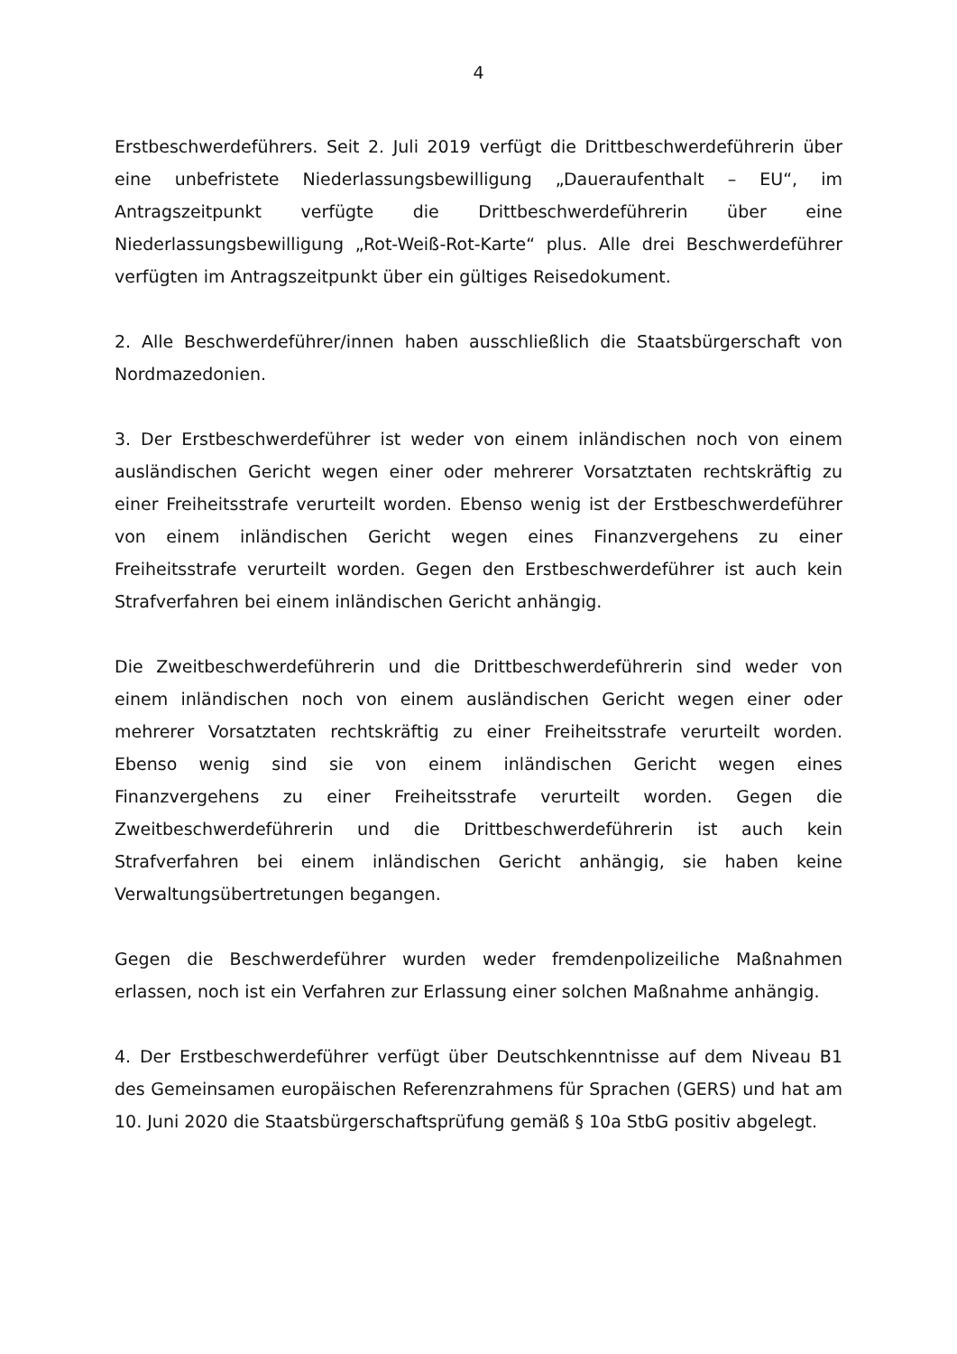4
Erstbeschwerdeführers. Seit 2. Juli 2019 verfügt die Drittbeschwerdeführerin über eine unbefristete Niederlassungsbewilligung „Daueraufenthalt – EU“, im Antragszeitpunkt verfügte die Drittbeschwerdeführerin über eine Niederlassungsbewilligung „Rot-Weiß-Rot-Karte“ plus. Alle drei Beschwerdeführer verfügten im Antragszeitpunkt über ein gültiges Reisedokument.
2. Alle Beschwerdeführer/innen haben ausschließlich die Staatsbürgerschaft von Nordmazedonien.
3. Der Erstbeschwerdeführer ist weder von einem inländischen noch von einem ausländischen Gericht wegen einer oder mehrerer Vorsatztaten rechtskräftig zu einer Freiheitsstrafe verurteilt worden. Ebenso wenig ist der Erstbeschwerdeführer von einem inländischen Gericht wegen eines Finanzvergehens zu einer Freiheitsstrafe verurteilt worden. Gegen den Erstbeschwerdeführer ist auch kein Strafverfahren bei einem inländischen Gericht anhängig.
Die Zweitbeschwerdeführerin und die Drittbeschwerdeführerin sind weder von einem inländischen noch von einem ausländischen Gericht wegen einer oder mehrerer Vorsatztaten rechtskräftig zu einer Freiheitsstrafe verurteilt worden. Ebenso wenig sind sie von einem inländischen Gericht wegen eines Finanzvergehens zu einer Freiheitsstrafe verurteilt worden. Gegen die Zweitbeschwerdeführerin und die Drittbeschwerdeführerin ist auch kein Strafverfahren bei einem inländischen Gericht anhängig, sie haben keine Verwaltungsübertretungen begangen.
Gegen die Beschwerdeführer wurden weder fremdenpolizeiliche Maßnahmen erlassen, noch ist ein Verfahren zur Erlassung einer solchen Maßnahme anhängig.
4. Der Erstbeschwerdeführer verfügt über Deutschkenntnisse auf dem Niveau B1 des Gemeinsamen europäischen Referenzrahmens für Sprachen (GERS) und hat am 10. Juni 2020 die Staatsbürgerschaftsprüfung gemäß § 10a StbG positiv abgelegt.